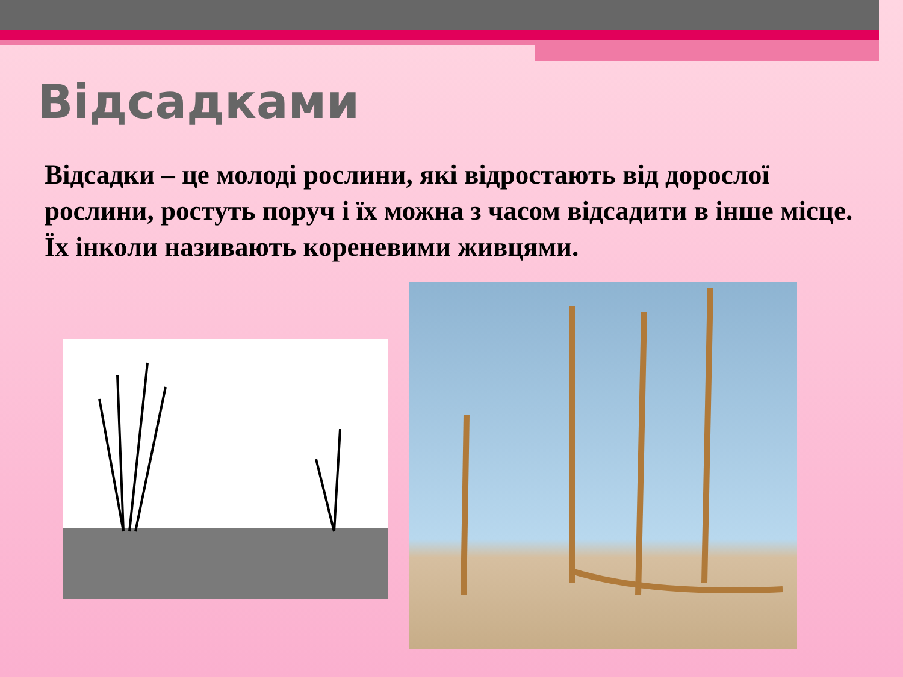Відсадками
Відсадки – це молоді рослини, які відростають від дорослої рослини, ростуть поруч і їх можна з часом відсадити в інше місце. Їх інколи називають кореневими живцями.